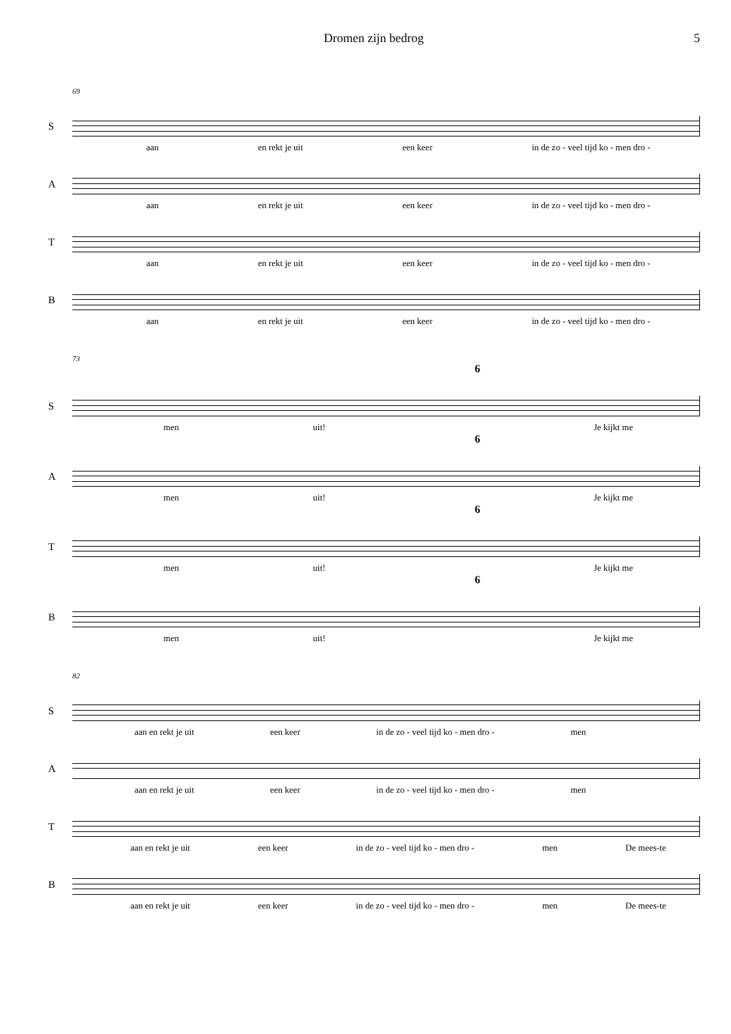Dromen zijn bedrog 5
69
S
aan en rekt je uit een keer in de zo - veel tijd ko - men dro -
A
aan en rekt je uit een keer in de zo - veel tijd ko - men dro -
T
aan en rekt je uit een keer in de zo - veel tijd ko - men dro -
B
aan en rekt je uit een keer in de zo - veel tijd ko - men dro -
73
6
S
men uit! Je kijkt me
6
A
men uit! Je kijkt me
6
T
men uit! Je kijkt me
6
B
men uit! Je kijkt me
82
S
aan en rekt je uit een keer in de zo - veel tijd ko - men dro - men
A
aan en rekt je uit een keer in de zo - veel tijd ko - men dro - men
T
aan en rekt je uit een keer in de zo - veel tijd ko - men dro - men De mees-te
B
aan en rekt je uit een keer in de zo - veel tijd ko - men dro - men De mees-te